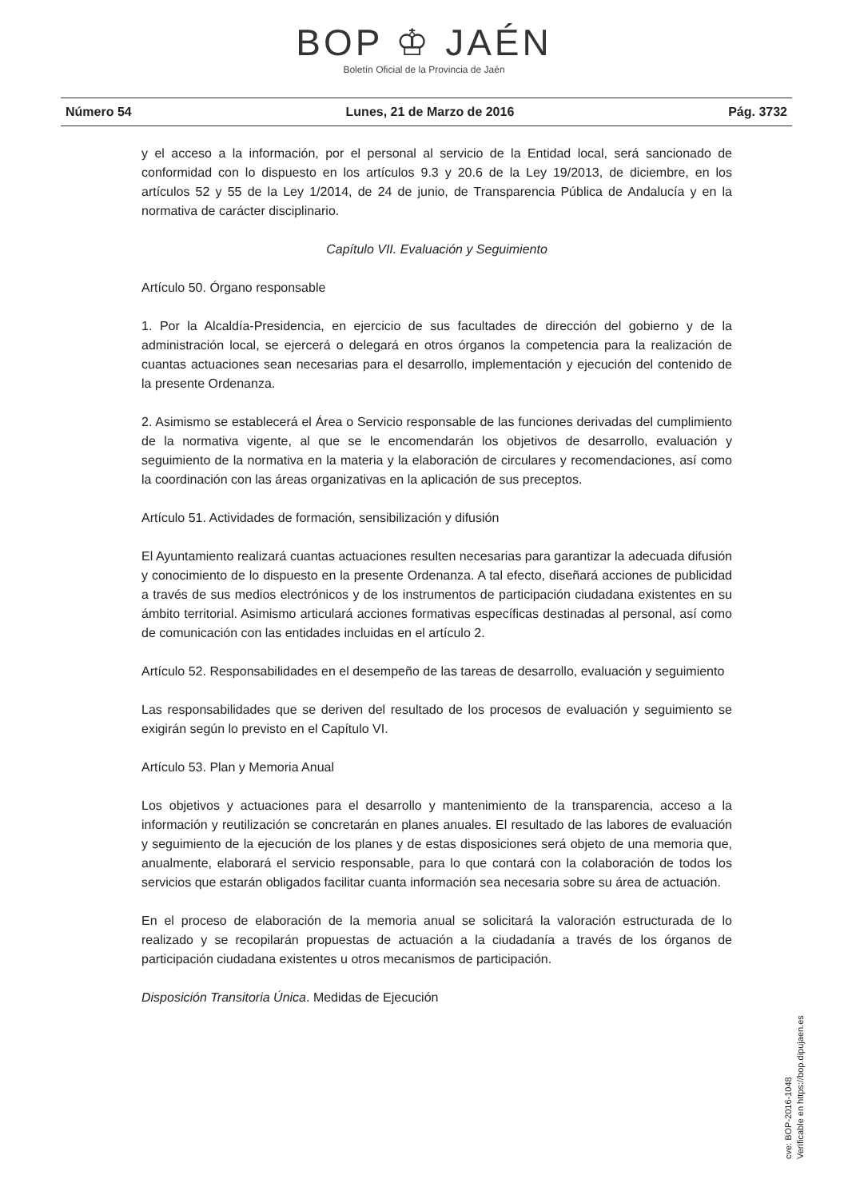BOP ♔ JAÉN
Boletín Oficial de la Provincia de Jaén
Número 54 Lunes, 21 de Marzo de 2016 Pág. 3732
y el acceso a la información, por el personal al servicio de la Entidad local, será sancionado de conformidad con lo dispuesto en los artículos 9.3 y 20.6 de la Ley 19/2013, de diciembre, en los artículos 52 y 55 de la Ley 1/2014, de 24 de junio, de Transparencia Pública de Andalucía y en la normativa de carácter disciplinario.
Capítulo VII. Evaluación y Seguimiento
Artículo 50. Órgano responsable
1. Por la Alcaldía-Presidencia, en ejercicio de sus facultades de dirección del gobierno y de la administración local, se ejercerá o delegará en otros órganos la competencia para la realización de cuantas actuaciones sean necesarias para el desarrollo, implementación y ejecución del contenido de la presente Ordenanza.
2. Asimismo se establecerá el Área o Servicio responsable de las funciones derivadas del cumplimiento de la normativa vigente, al que se le encomendarán los objetivos de desarrollo, evaluación y seguimiento de la normativa en la materia y la elaboración de circulares y recomendaciones, así como la coordinación con las áreas organizativas en la aplicación de sus preceptos.
Artículo 51. Actividades de formación, sensibilización y difusión
El Ayuntamiento realizará cuantas actuaciones resulten necesarias para garantizar la adecuada difusión y conocimiento de lo dispuesto en la presente Ordenanza. A tal efecto, diseñará acciones de publicidad a través de sus medios electrónicos y de los instrumentos de participación ciudadana existentes en su ámbito territorial. Asimismo articulará acciones formativas específicas destinadas al personal, así como de comunicación con las entidades incluidas en el artículo 2.
Artículo 52. Responsabilidades en el desempeño de las tareas de desarrollo, evaluación y seguimiento
Las responsabilidades que se deriven del resultado de los procesos de evaluación y seguimiento se exigirán según lo previsto en el Capítulo VI.
Artículo 53. Plan y Memoria Anual
Los objetivos y actuaciones para el desarrollo y mantenimiento de la transparencia, acceso a la información y reutilización se concretarán en planes anuales. El resultado de las labores de evaluación y seguimiento de la ejecución de los planes y de estas disposiciones será objeto de una memoria que, anualmente, elaborará el servicio responsable, para lo que contará con la colaboración de todos los servicios que estarán obligados facilitar cuanta información sea necesaria sobre su área de actuación.
En el proceso de elaboración de la memoria anual se solicitará la valoración estructurada de lo realizado y se recopilarán propuestas de actuación a la ciudadanía a través de los órganos de participación ciudadana existentes u otros mecanismos de participación.
Disposición Transitoria Única. Medidas de Ejecución
cve: BOP-2016-1048
Verificable en https://bop.dipujaen.es